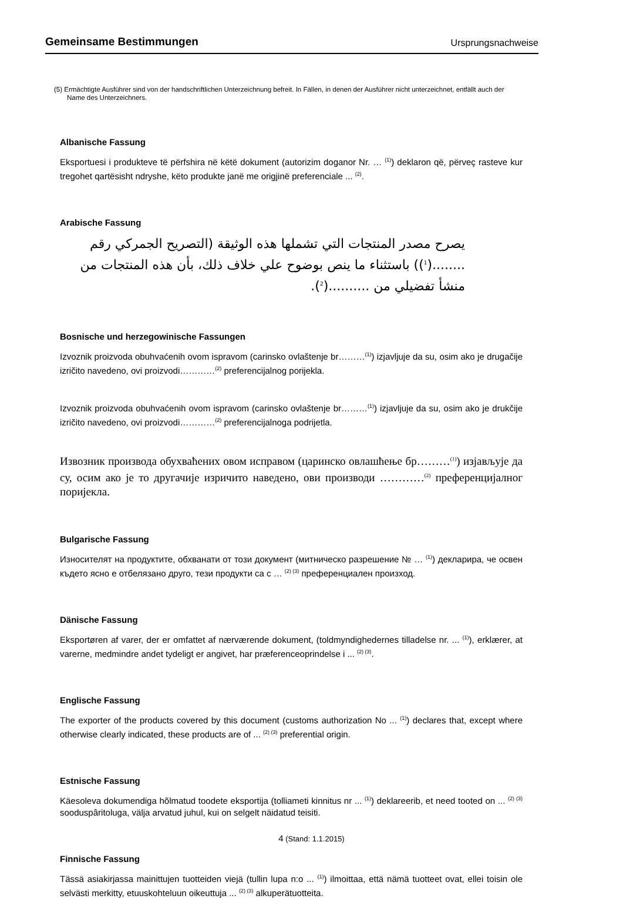Gemeinsame Bestimmungen Ursprungsnachweise
(5) Ermächtigte Ausführer sind von der handschriftlichen Unterzeichnung befreit. In Fällen, in denen der Ausführer nicht unterzeichnet, entfällt auch der Name des Unterzeichners.
Albanische Fassung
Eksportuesi i produkteve të përfshira në këtë dokument (autorizim doganor Nr. … <sup>(1)</sup>) deklaron që, përveç rasteve kur tregohet qartësisht ndryshe, këto produkte janë me origjinë preferenciale ... <sup>(2)</sup>.
Arabische Fassung
يصرح مصدر المنتجات التي تشملها هذه الوثيقة (التصريح الجمركي رقم ........(<sup>1</sup>)) باستثناء ما ينص بوضوح علي خلاف ذلك، بأن هذه المنتجات من منشأ تفضيلي من ..........(<sup>2</sup>).
Bosnische und herzegowinische Fassungen
Izvoznik proizvoda obuhvaćenih ovom ispravom (carinsko ovlaštenje br………<sup>(1)</sup>) izjavljuje da su, osim ako je drugačije izričito navedeno, ovi proizvodi…………<sup>(2)</sup> preferencijalnog porijekla.
Izvoznik proizvoda obuhvaćenih ovom ispravom (carinsko ovlaštenje br………<sup>(1)</sup>) izjavljuje da su, osim ako je drukčije izričito navedeno, ovi proizvodi…………<sup>(2)</sup> preferencijalnoga podrijetla.
Извозник производа обухваћених овом исправом (царинско овлашћење бр………<sup>(1)</sup>) изјављује да су, осим ако је то другачије изричито наведено, ови производи …………<sup>(2)</sup> преференцијалног поријекла.
Bulgarische Fassung
Износителят на продуктите, обхванати от този документ (митническо разрешение № … <sup>(1)</sup>) декларира, че освен където ясно е отбелязано друго, тези продукти са с … <sup>(2) (3)</sup> преференциален произход.
Dänische Fassung
Eksportøren af varer, der er omfattet af nærværende dokument, (toldmyndighedernes tilladelse nr. ... <sup>(1)</sup>), erklærer, at varerne, medmindre andet tydeligt er angivet, har præferenceoprindelse i ... <sup>(2) (3)</sup>.
Englische Fassung
The exporter of the products covered by this document (customs authorization No ... <sup>(1)</sup>) declares that, except where otherwise clearly indicated, these products are of ... <sup>(2) (3)</sup> preferential origin.
Estnische Fassung
Käesoleva dokumendiga hõlmatud toodete eksportija (tolliameti kinnitus nr ... <sup>(1)</sup>) deklareerib, et need tooted on ... <sup>(2) (3)</sup> sooduspâritoluga, välja arvatud juhul, kui on selgelt näidatud teisiti.
Finnische Fassung
Tässä asiakirjassa mainittujen tuotteiden viejä (tullin lupa n:o ... <sup>(1)</sup>) ilmoittaa, että nämä tuotteet ovat, ellei toisin ole selvästi merkitty, etuuskohteluun oikeuttuja ... <sup>(2) (3)</sup> alkuperätuotteita.
4 (Stand: 1.1.2015)